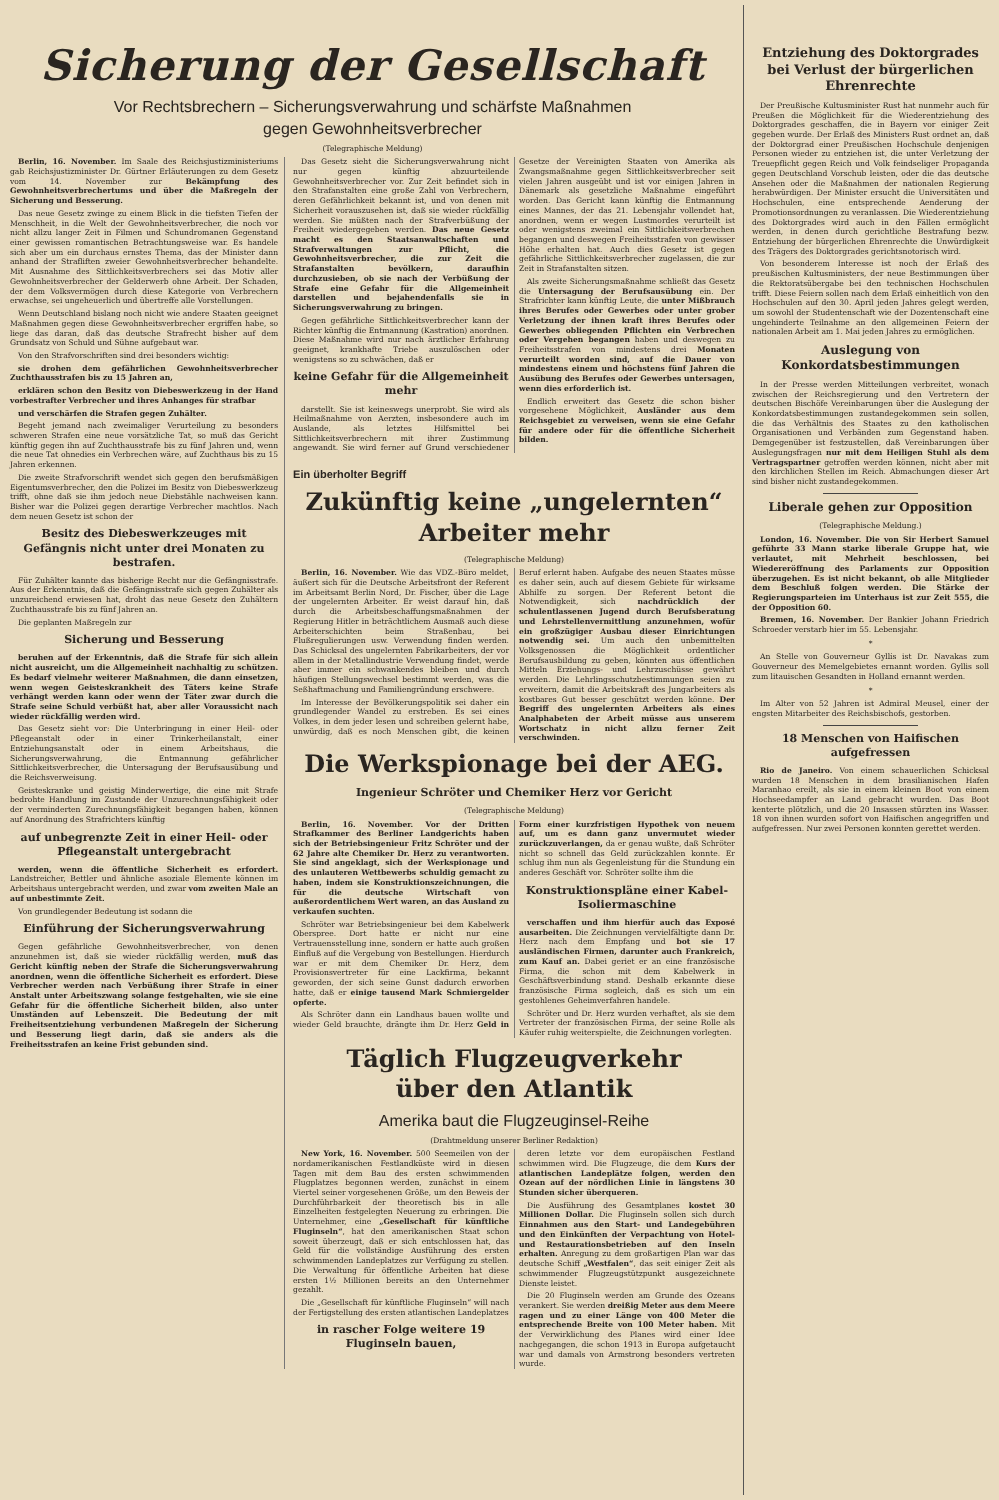Sicherung der Gesellschaft
Vor Rechtsbrechern – Sicherungsverwahrung und schärfste Maßnahmen
gegen Gewohnheitsverbrecher
(Telegraphische Meldung)
Berlin, 16. November. Im Saale des Reichsjustizministeriums gab Reichsjustizminister Dr. Gürtner Erläuterungen zu dem Gesetz vom 14. November zur Bekämpfung des Gewohnheitsverbrechertums und über die Maßregeln der Sicherung und Besserung.
Das neue Gesetz zwinge zu einem Blick in die tiefsten Tiefen der Menschheit, in die Welt der Gewohnheitsverbrecher, die noch vor nicht allzu langer Zeit in Filmen und Schundromanen Gegenstand einer gewissen romantischen Betrachtungsweise war. Es handele sich aber um ein durchaus ernstes Thema, das der Minister dann anhand der Strafliften zweier Gewohnheitsverbrecher behandelte. Mit Ausnahme des Sittlichkeitsverbrechers sei das Motiv aller Gewohnheitsverbrecher der Gelderwerb ohne Arbeit. Der Schaden, der dem Volksvermögen durch diese Kategorie von Verbrechern erwachse, sei ungeheuerlich und übertreffe alle Vorstellungen.
Wenn Deutschland bislang noch nicht wie andere Staaten geeignet Maßnahmen gegen diese Gewohnheitsverbrecher ergriffen habe, so liege das daran, daß das deutsche Strafrecht bisher auf dem Grundsatz von Schuld und Sühne aufgebaut war.
Von den Strafvorschriften sind drei besonders wichtig:
sie drohen dem gefährlichen Gewohnheitsverbrecher Zuchthausstrafen bis zu 15 Jahren an,
erklären schon den Besitz von Diebeswerkzeug in der Hand vorbestrafter Verbrecher und ihres Anhanges für strafbar
und verschärfen die Strafen gegen Zuhälter.
Begeht jemand nach zweimaliger Verurteilung zu besonders schweren Strafen eine neue vorsätzliche Tat, so muß das Gericht künftig gegen ihn auf Zuchthausstrafe bis zu fünf Jahren und, wenn die neue Tat ohnedies ein Verbrechen wäre, auf Zuchthaus bis zu 15 Jahren erkennen.
Die zweite Strafvorschrift wendet sich gegen den berufsmäßigen Eigentumsverbrecher, den die Polizei im Besitz von Diebeswerkzeug trifft, ohne daß sie ihm jedoch neue Diebstähle nachweisen kann. Bisher war die Polizei gegen derartige Verbrecher machtlos. Nach dem neuen Gesetz ist schon der
Besitz des Diebeswerkzeuges mit Gefängnis nicht unter drei Monaten zu bestrafen.
Für Zuhälter kannte das bisherige Recht nur die Gefängnisstrafe. Aus der Erkenntnis, daß die Gefängnisstrafe sich gegen Zuhälter als unzureichend erwiesen hat, droht das neue Gesetz den Zuhältern Zuchthausstrafe bis zu fünf Jahren an.
Die geplanten Maßregeln zur
Sicherung und Besserung
beruhen auf der Erkenntnis, daß die Strafe für sich allein nicht ausreicht, um die Allgemeinheit nachhaltig zu schützen. Es bedarf vielmehr weiterer Maßnahmen, die dann einsetzen, wenn wegen Geisteskrankheit des Täters keine Strafe verhängt werden kann oder wenn der Täter zwar durch die Strafe seine Schuld verbüßt hat, aber aller Voraussicht nach wieder rückfällig werden wird.
Das Gesetz sieht vor: Die Unterbringung in einer Heil- oder Pflegeanstalt oder in einer Trinkerheilanstalt, einer Entziehungsanstalt oder in einem Arbeitshaus, die Sicherungsverwahrung, die Entmannung gefährlicher Sittlichkeitsverbrecher, die Untersagung der Berufsausübung und die Reichsverweisung.
Geisteskranke und geistig Minderwertige, die eine mit Strafe bedrohte Handlung im Zustande der Unzurechnungsfähigkeit oder der verminderten Zurechnungsfähigkeit begangen haben, können auf Anordnung des Strafrichters künftig
auf unbegrenzte Zeit in einer Heil- oder Pflegeanstalt untergebracht
werden, wenn die öffentliche Sicherheit es erfordert. Landstreicher, Bettler und ähnliche asoziale Elemente können im Arbeitshaus untergebracht werden, und zwar vom zweiten Male an auf unbestimmte Zeit.
Von grundlegender Bedeutung ist sodann die
Einführung der Sicherungsverwahrung
Gegen gefährliche Gewohnheitsverbrecher, von denen anzunehmen ist, daß sie wieder rückfällig werden, muß das Gericht künftig neben der Strafe die Sicherungsverwahrung anordnen, wenn die öffentliche Sicherheit es erfordert. Diese Verbrecher werden nach Verbüßung ihrer Strafe in einer Anstalt unter Arbeitszwang solange festgehalten, wie sie eine Gefahr für die öffentliche Sicherheit bilden, also unter Umständen auf Lebenszeit. Die Bedeutung der mit Freiheitsentziehung verbundenen Maßregeln der Sicherung und Besserung liegt darin, daß sie anders als die Freiheitsstrafen an keine Frist gebunden sind.
Das Gesetz sieht die Sicherungsverwahrung nicht nur gegen künftig abzuurteilende Gewohnheitsverbrecher vor. Zur Zeit befindet sich in den Strafanstalten eine große Zahl von Verbrechern, deren Gefährlichkeit bekannt ist, und von denen mit Sicherheit vorauszusehen ist, daß sie wieder rückfällig werden. Sie müßten nach der Strafverbüßung der Freiheit wiedergegeben werden. Das neue Gesetz macht es den Staatsanwaltschaften und Strafverwaltungen zur Pflicht, die Gewohnheitsverbrecher, die zur Zeit die Strafanstalten bevölkern, daraufhin durchzusieben, ob sie nach der Verbüßung der Strafe eine Gefahr für die Allgemeinheit darstellen und bejahendenfalls sie in Sicherungsverwahrung zu bringen.
Gegen gefährliche Sittlichkeitsverbrecher kann der Richter künftig die Entmannung (Kastration) anordnen. Diese Maßnahme wird nur nach ärztlicher Erfahrung geeignet, krankhafte Triebe auszulöschen oder wenigstens so zu schwächen, daß er
keine Gefahr für die Allgemeinheit mehr
darstellt. Sie ist keineswegs unerprobt. Sie wird als Heilmaßnahme von Aerzten, insbesondere auch im Auslande, als letztes Hilfsmittel bei Sittlichkeitsverbrechern mit ihrer Zustimmung angewandt. Sie wird ferner auf Grund verschiedener Gesetze der Vereinigten Staaten von Amerika als Zwangsmaßnahme gegen Sittlichkeitsverbrecher seit vielen Jahren ausgeübt und ist vor einigen Jahren in Dänemark als gesetzliche Maßnahme eingeführt worden. Das Gericht kann künftig die Entmannung eines Mannes, der das 21. Lebensjahr vollendet hat, anordnen, wenn er wegen Lustmordes verurteilt ist oder wenigstens zweimal ein Sittlichkeitsverbrechen begangen und deswegen Freiheitsstrafen von gewisser Höhe erhalten hat. Auch dies Gesetz ist gegen gefährliche Sittlichkeitsverbrecher zugelassen, die zur Zeit in Strafanstalten sitzen.
Als zweite Sicherungsmaßnahme schließt das Gesetz die Untersagung der Berufsausübung ein. Der Strafrichter kann künftig Leute, die unter Mißbrauch ihres Berufes oder Gewerbes oder unter grober Verletzung der ihnen kraft ihres Berufes oder Gewerbes obliegenden Pflichten ein Verbrechen oder Vergehen begangen haben und deswegen zu Freiheitsstrafen von mindestens drei Monaten verurteilt worden sind, auf die Dauer von mindestens einem und höchstens fünf Jahren die Ausübung des Berufes oder Gewerbes untersagen, wenn dies erforderlich ist.
Endlich erweitert das Gesetz die schon bisher vorgesehene Möglichkeit, Ausländer aus dem Reichsgebiet zu verweisen, wenn sie eine Gefahr für andere oder für die öffentliche Sicherheit bilden.
Ein überholter Begriff
Zukünftig keine „ungelernten“
Arbeiter mehr
(Telegraphische Meldung)
Berlin, 16. November. Wie das VDZ.-Büro meldet, äußert sich für die Deutsche Arbeitsfront der Referent im Arbeitsamt Berlin Nord, Dr. Fischer, über die Lage der ungelernten Arbeiter. Er weist darauf hin, daß durch die Arbeitsbeschaffungsmaßnahmen der Regierung Hitler in beträchtlichem Ausmaß auch diese Arbeiterschichten beim Straßenbau, bei Flußregulierungen usw. Verwendung finden werden. Das Schicksal des ungelernten Fabrikarbeiters, der vor allem in der Metallindustrie Verwendung findet, werde aber immer ein schwankendes bleiben und durch häufigen Stellungswechsel bestimmt werden, was die Seßhaftmachung und Familiengründung erschwere.
Im Interesse der Bevölkerungspolitik sei daher ein grundlegender Wandel zu erstreben. Es sei eines Volkes, in dem jeder lesen und schreiben gelernt habe, unwürdig, daß es noch Menschen gibt, die keinen Beruf erlernt haben. Aufgabe des neuen Staates müsse es daher sein, auch auf diesem Gebiete für wirksame Abhilfe zu sorgen. Der Referent betont die Notwendigkeit, sich nachdrücklich der schulentlassenen Jugend durch Berufsberatung und Lehrstellenvermittlung anzunehmen, wofür ein großzügiger Ausbau dieser Einrichtungen notwendig sei. Um auch den unbemittelten Volksgenossen die Möglichkeit ordentlicher Berufsausbildung zu geben, könnten aus öffentlichen Mitteln Erziehungs- und Lehrzuschüsse gewährt werden. Die Lehrlingsschutzbestimmungen seien zu erweitern, damit die Arbeitskraft des Jungarbeiters als kostbares Gut besser geschützt werden könne. Der Begriff des ungelernten Arbeiters als eines Analphabeten der Arbeit müsse aus unserem Wortschatz in nicht allzu ferner Zeit verschwinden.
Die Werkspionage bei der AEG.
Ingenieur Schröter und Chemiker Herz vor Gericht
(Telegraphische Meldung)
Berlin, 16. November. Vor der Dritten Strafkammer des Berliner Landgerichts haben sich der Betriebsingenieur Fritz Schröter und der 62 Jahre alte Chemiker Dr. Herz zu verantworten. Sie sind angeklagt, sich der Werkspionage und des unlauteren Wettbewerbs schuldig gemacht zu haben, indem sie Konstruktionszeichnungen, die für die deutsche Wirtschaft von außerordentlichem Wert waren, an das Ausland zu verkaufen suchten.
Schröter war Betriebsingenieur bei dem Kabelwerk Oberspree. Dort hatte er nicht nur eine Vertrauensstellung inne, sondern er hatte auch großen Einfluß auf die Vergebung von Bestellungen. Hierdurch war er mit dem Chemiker Dr. Herz, dem Provisionsvertreter für eine Lackfirma, bekannt geworden, der sich seine Gunst dadurch erworben hatte, daß er einige tausend Mark Schmiergelder opferte.
Als Schröter dann ein Landhaus bauen wollte und wieder Geld brauchte, drängte ihm Dr. Herz Geld in Form einer kurzfristigen Hypothek von neuem auf, um es dann ganz unvermutet wieder zurückzuverlangen, da er genau wußte, daß Schröter nicht so schnell das Geld zurückzahlen konnte. Er schlug ihm nun als Gegenleistung für die Stundung ein anderes Geschäft vor. Schröter sollte ihm die
Konstruktionspläne einer Kabel-Isoliermaschine
verschaffen und ihm hierfür auch das Exposé ausarbeiten. Die Zeichnungen vervielfältigte dann Dr. Herz nach dem Empfang und bot sie 17 ausländischen Firmen, darunter auch Frankreich, zum Kauf an. Dabei geriet er an eine französische Firma, die schon mit dem Kabelwerk in Geschäftsverbindung stand. Deshalb erkannte diese französische Firma sogleich, daß es sich um ein gestohlenes Geheimverfahren handele.
Schröter und Dr. Herz wurden verhaftet, als sie dem Vertreter der französischen Firma, der seine Rolle als Käufer ruhig weiterspielte, die Zeichnungen vorlegten.
Täglich Flugzeugverkehr
über den Atlantik
Amerika baut die Flugzeuginsel-Reihe
(Drahtmeldung unserer Berliner Redaktion)
New York, 16. November. 500 Seemeilen von der nordamerikanischen Festlandküste wird in diesen Tagen mit dem Bau des ersten schwimmenden Flugplatzes begonnen werden, zunächst in einem Viertel seiner vorgesehenen Größe, um den Beweis der Durchführbarkeit der theoretisch bis in alle Einzelheiten festgelegten Neuerung zu erbringen. Die Unternehmer, eine „Gesellschaft für künftliche Fluginseln“, hat den amerikanischen Staat schon soweit überzeugt, daß er sich entschlossen hat, das Geld für die vollständige Ausführung des ersten schwimmenden Landeplatzes zur Verfügung zu stellen. Die Verwaltung für öffentliche Arbeiten hat diese ersten 1½ Millionen bereits an den Unternehmer gezahlt.
Die „Gesellschaft für künftliche Fluginseln“ will nach der Fertigstellung des ersten atlantischen Landeplatzes
in rascher Folge weitere 19 Fluginseln bauen,
deren letzte vor dem europäischen Festland schwimmen wird. Die Flugzeuge, die dem Kurs der atlantischen Landeplätze folgen, werden den Ozean auf der nördlichen Linie in längstens 30 Stunden sicher überqueren.
Die Ausführung des Gesamtplanes kostet 30 Millionen Dollar. Die Fluginseln sollen sich durch Einnahmen aus den Start- und Landegebühren und den Einkünften der Verpachtung von Hotel- und Restaurationsbetrieben auf den Inseln erhalten. Anregung zu dem großartigen Plan war das deutsche Schiff „Westfalen“, das seit einiger Zeit als schwimmender Flugzeugstützpunkt ausgezeichnete Dienste leistet.
Die 20 Fluginseln werden am Grunde des Ozeans verankert. Sie werden dreißig Meter aus dem Meere ragen und zu einer Länge von 400 Meter die entsprechende Breite von 100 Meter haben. Mit der Verwirklichung des Planes wird einer Idee nachgegangen, die schon 1913 in Europa aufgetaucht war und damals von Armstrong besonders vertreten wurde.
Entziehung des Doktorgrades bei Verlust der bürgerlichen Ehrenrechte
Der Preußische Kultusminister Rust hat nunmehr auch für Preußen die Möglichkeit für die Wiederentziehung des Doktorgrades geschaffen, die in Bayern vor einiger Zeit gegeben wurde. Der Erlaß des Ministers Rust ordnet an, daß der Doktorgrad einer Preußischen Hochschule denjenigen Personen wieder zu entziehen ist, die unter Verletzung der Treuepflicht gegen Reich und Volk feindseliger Propaganda gegen Deutschland Vorschub leisten, oder die das deutsche Ansehen oder die Maßnahmen der nationalen Regierung herabwürdigen. Der Minister ersucht die Universitäten und Hochschulen, eine entsprechende Aenderung der Promotionsordnungen zu veranlassen. Die Wiederentziehung des Doktorgrades wird auch in den Fällen ermöglicht werden, in denen durch gerichtliche Bestrafung bezw. Entziehung der bürgerlichen Ehrenrechte die Unwürdigkeit des Trägers des Doktorgrades gerichtsnotorisch wird.
Von besonderem Interesse ist noch der Erlaß des preußischen Kultusministers, der neue Bestimmungen über die Rektoratsübergabe bei den technischen Hochschulen trifft. Diese Feiern sollen nach dem Erlaß einheitlich von den Hochschulen auf den 30. April jeden Jahres gelegt werden, um sowohl der Studentenschaft wie der Dozentenschaft eine ungehinderte Teilnahme an den allgemeinen Feiern der nationalen Arbeit am 1. Mai jeden Jahres zu ermöglichen.
Auslegung von Konkordatsbestimmungen
In der Presse werden Mitteilungen verbreitet, wonach zwischen der Reichsregierung und den Vertretern der deutschen Bischöfe Vereinbarungen über die Auslegung der Konkordatsbestimmungen zustandegekommen sein sollen, die das Verhältnis des Staates zu den katholischen Organisationen und Verbänden zum Gegenstand haben. Demgegenüber ist festzustellen, daß Vereinbarungen über Auslegungsfragen nur mit dem Heiligen Stuhl als dem Vertragspartner getroffen werden können, nicht aber mit den kirchlichen Stellen im Reich. Abmachungen dieser Art sind bisher nicht zustandegekommen.
Liberale gehen zur Opposition
(Telegraphische Meldung.)
London, 16. November. Die von Sir Herbert Samuel geführte 33 Mann starke liberale Gruppe hat, wie verlautet, mit Mehrheit beschlossen, bei Wiedereröffnung des Parlaments zur Opposition überzugehen. Es ist nicht bekannt, ob alle Mitglieder dem Beschluß folgen werden. Die Stärke der Regierungsparteien im Unterhaus ist zur Zeit 555, die der Opposition 60.
Bremen, 16. November. Der Bankier Johann Friedrich Schroeder verstarb hier im 55. Lebensjahr.
*
An Stelle von Gouverneur Gylli̇s ist Dr. Navakas zum Gouverneur des Memelgebietes ernannt worden. Gyllis soll zum litauischen Gesandten in Holland ernannt werden.
*
Im Alter von 52 Jahren ist Admiral Meusel, einer der engsten Mitarbeiter des Reichsbischofs, gestorben.
18 Menschen von Haifischen aufgefressen
Rio de Janeiro. Von einem schauerlichen Schicksal wurden 18 Menschen in dem brasilianischen Hafen Maranhao ereilt, als sie in einem kleinen Boot von einem Hochseedampfer an Land gebracht wurden. Das Boot kenterte plötzlich, und die 20 Insassen stürzten ins Wasser. 18 von ihnen wurden sofort von Haifischen angegriffen und aufgefressen. Nur zwei Personen konnten gerettet werden.